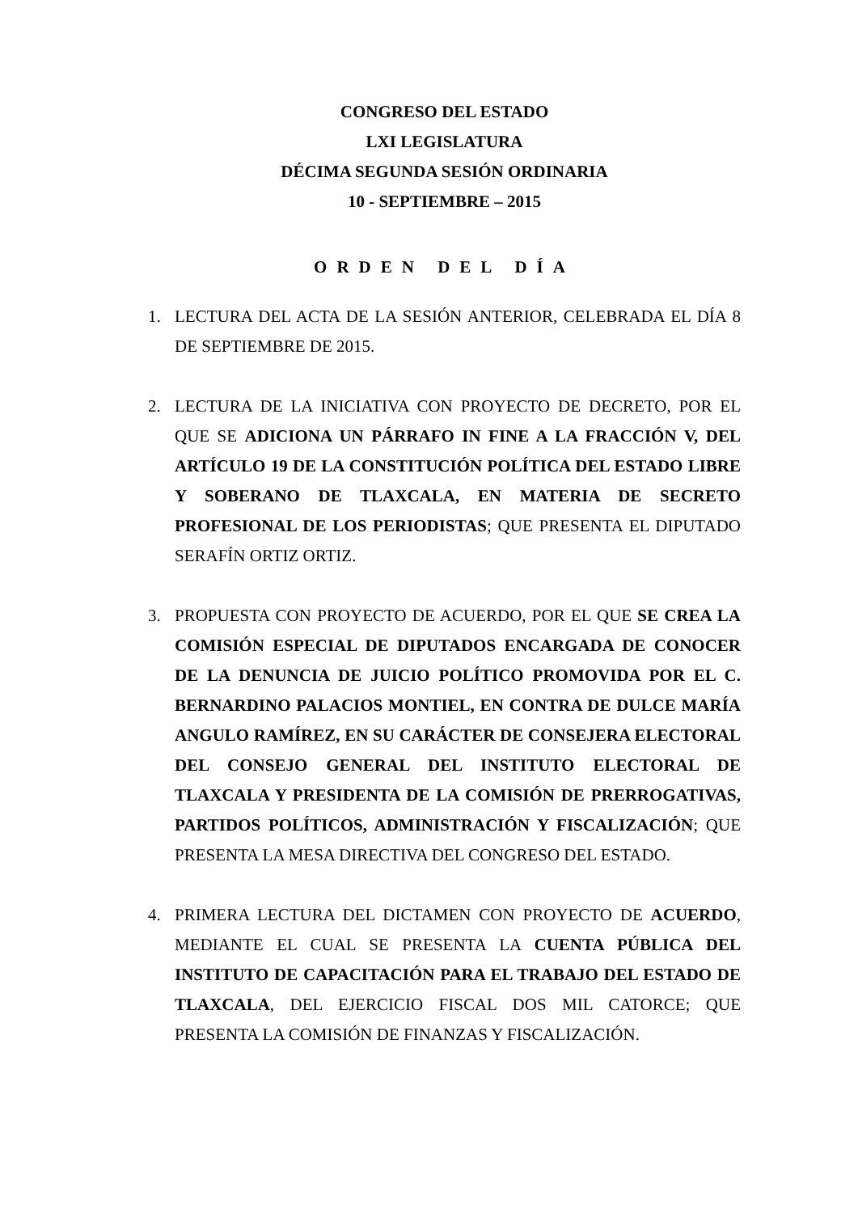CONGRESO DEL ESTADO
LXI LEGISLATURA
DÉCIMA SEGUNDA SESIÓN ORDINARIA
10 - SEPTIEMBRE – 2015
ORDEN DEL DÍA
1. LECTURA DEL ACTA DE LA SESIÓN ANTERIOR, CELEBRADA EL DÍA 8 DE SEPTIEMBRE DE 2015.
2. LECTURA DE LA INICIATIVA CON PROYECTO DE DECRETO, POR EL QUE SE ADICIONA UN PÁRRAFO IN FINE A LA FRACCIÓN V, DEL ARTÍCULO 19 DE LA CONSTITUCIÓN POLÍTICA DEL ESTADO LIBRE Y SOBERANO DE TLAXCALA, EN MATERIA DE SECRETO PROFESIONAL DE LOS PERIODISTAS; QUE PRESENTA EL DIPUTADO SERAFÍN ORTIZ ORTIZ.
3. PROPUESTA CON PROYECTO DE ACUERDO, POR EL QUE SE CREA LA COMISIÓN ESPECIAL DE DIPUTADOS ENCARGADA DE CONOCER DE LA DENUNCIA DE JUICIO POLÍTICO PROMOVIDA POR EL C. BERNARDINO PALACIOS MONTIEL, EN CONTRA DE DULCE MARÍA ANGULO RAMÍREZ, EN SU CARÁCTER DE CONSEJERA ELECTORAL DEL CONSEJO GENERAL DEL INSTITUTO ELECTORAL DE TLAXCALA Y PRESIDENTA DE LA COMISIÓN DE PRERROGATIVAS, PARTIDOS POLÍTICOS, ADMINISTRACIÓN Y FISCALIZACIÓN; QUE PRESENTA LA MESA DIRECTIVA DEL CONGRESO DEL ESTADO.
4. PRIMERA LECTURA DEL DICTAMEN CON PROYECTO DE ACUERDO, MEDIANTE EL CUAL SE PRESENTA LA CUENTA PÚBLICA DEL INSTITUTO DE CAPACITACIÓN PARA EL TRABAJO DEL ESTADO DE TLAXCALA, DEL EJERCICIO FISCAL DOS MIL CATORCE; QUE PRESENTA LA COMISIÓN DE FINANZAS Y FISCALIZACIÓN.